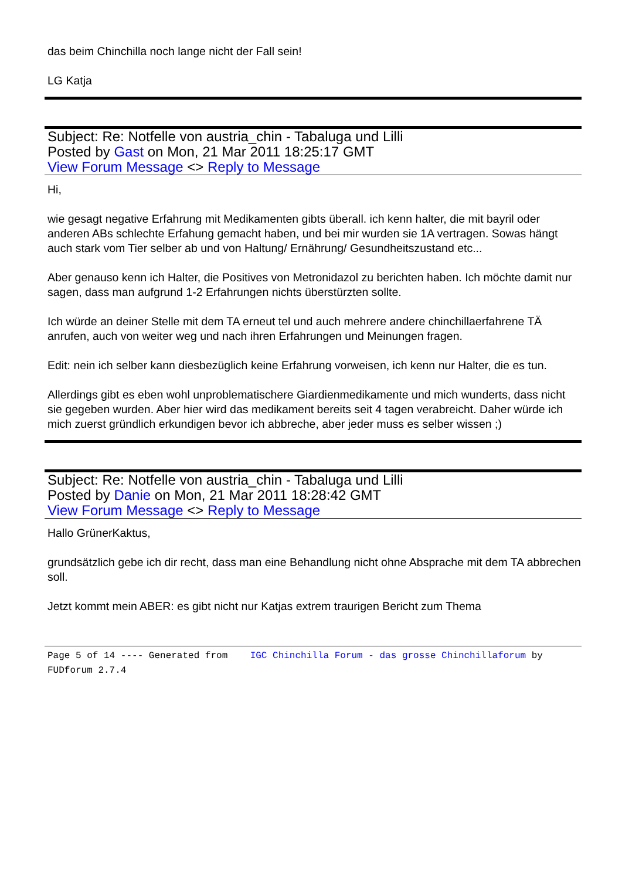das beim Chinchilla noch lange nicht der Fall sein!
LG Katja
Subject: Re: Notfelle von austria_chin - Tabaluga und Lilli
Posted by Gast on Mon, 21 Mar 2011 18:25:17 GMT
View Forum Message <> Reply to Message
Hi,
wie gesagt negative Erfahrung mit Medikamenten gibts überall. ich kenn halter, die mit bayril oder anderen ABs schlechte Erfahung gemacht haben, und bei mir wurden sie 1A vertragen. Sowas hängt auch stark vom Tier selber ab und von Haltung/ Ernährung/ Gesundheitszustand etc...
Aber genauso kenn ich Halter, die Positives von Metronidazol zu berichten haben. Ich möchte damit nur sagen, dass man aufgrund 1-2 Erfahrungen nichts überstürzten sollte.
Ich würde an deiner Stelle mit dem TA erneut tel und auch mehrere andere chinchillaerfahrene TÄ anrufen, auch von weiter weg und nach ihren Erfahrungen und Meinungen fragen.
Edit: nein ich selber kann diesbezüglich keine Erfahrung vorweisen, ich kenn nur Halter, die es tun.
Allerdings gibt es eben wohl unproblematischere Giardienmedikamente und mich wunderts, dass nicht sie gegeben wurden. Aber hier wird das medikament bereits seit 4 tagen verabreicht. Daher würde ich mich zuerst gründlich erkundigen bevor ich abbreche, aber jeder muss es selber wissen ;)
Subject: Re: Notfelle von austria_chin - Tabaluga und Lilli
Posted by Danie on Mon, 21 Mar 2011 18:28:42 GMT
View Forum Message <> Reply to Message
Hallo GrünerKaktus,
grundsätzlich gebe ich dir recht, dass man eine Behandlung nicht ohne Absprache mit dem TA abbrechen soll.
Jetzt kommt mein ABER: es gibt nicht nur Katjas extrem traurigen Bericht zum Thema
Page 5 of 14 ---- Generated from IGC Chinchilla Forum - das grosse Chinchillaforum by FUDforum 2.7.4